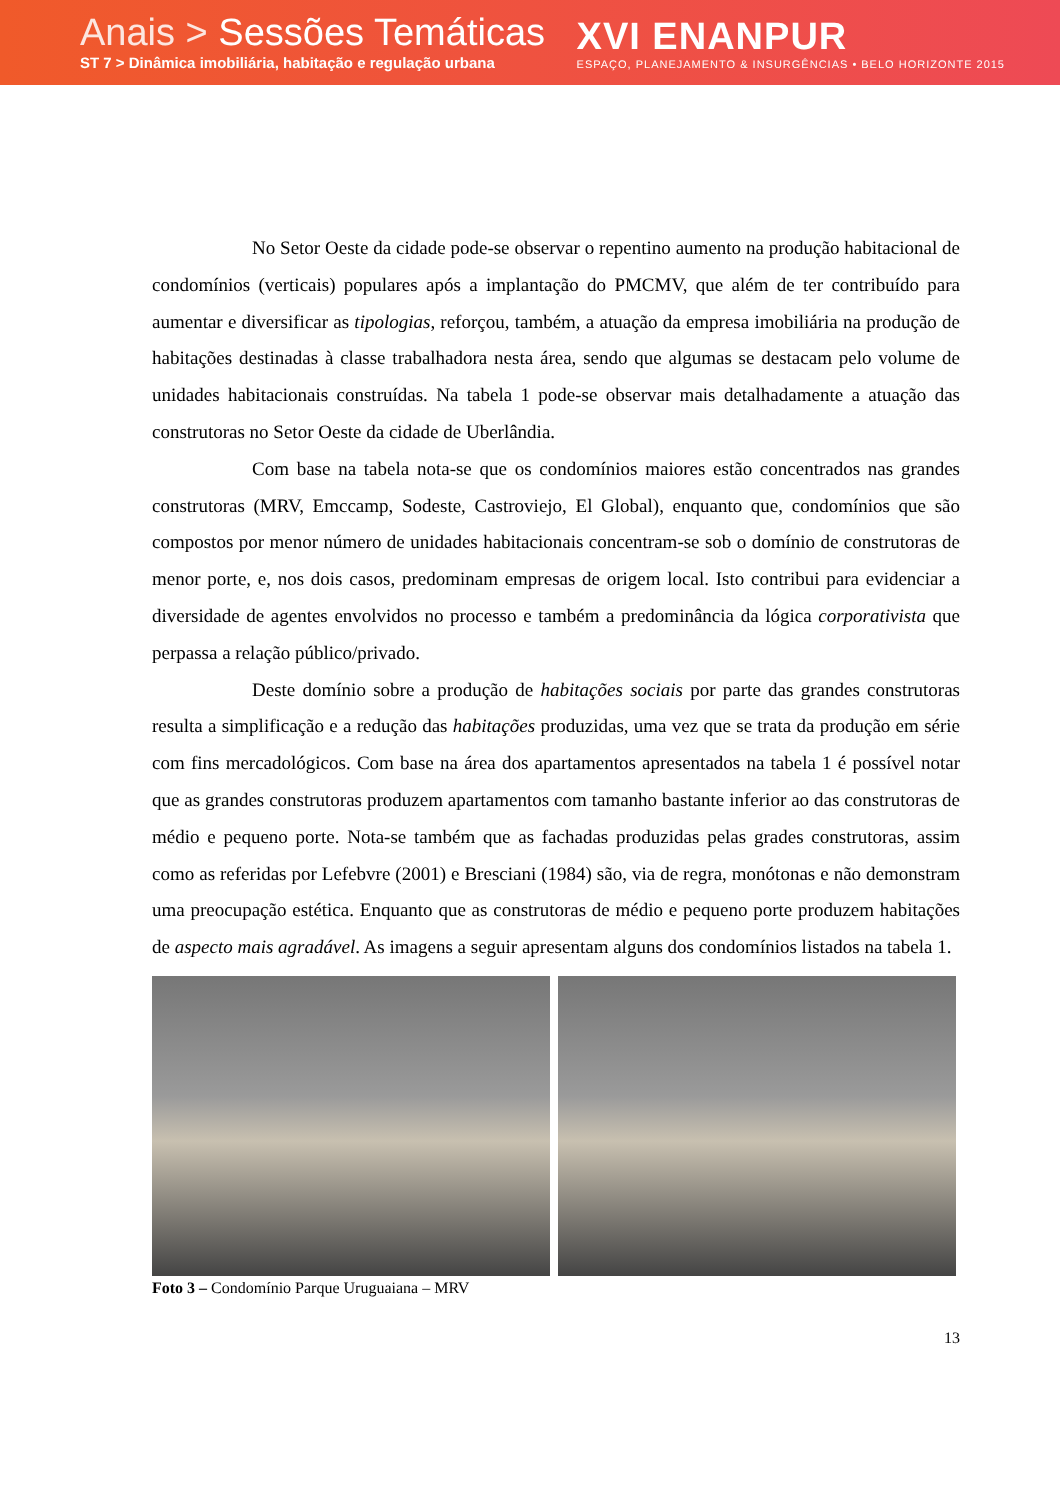Anais > Sessões Temáticas
ST 7 > Dinâmica imobiliária, habitação e regulação urbana
XVI ENANPUR
ESPAÇO, PLANEJAMENTO & INSURGÊNCIAS • BELO HORIZONTE 2015
No Setor Oeste da cidade pode-se observar o repentino aumento na produção habitacional de condomínios (verticais) populares após a implantação do PMCMV, que além de ter contribuído para aumentar e diversificar as tipologias, reforçou, também, a atuação da empresa imobiliária na produção de habitações destinadas à classe trabalhadora nesta área, sendo que algumas se destacam pelo volume de unidades habitacionais construídas. Na tabela 1 pode-se observar mais detalhadamente a atuação das construtoras no Setor Oeste da cidade de Uberlândia.
Com base na tabela nota-se que os condomínios maiores estão concentrados nas grandes construtoras (MRV, Emccamp, Sodeste, Castroviejo, El Global), enquanto que, condomínios que são compostos por menor número de unidades habitacionais concentram-se sob o domínio de construtoras de menor porte, e, nos dois casos, predominam empresas de origem local. Isto contribui para evidenciar a diversidade de agentes envolvidos no processo e também a predominância da lógica corporativista que perpassa a relação público/privado.
Deste domínio sobre a produção de habitações sociais por parte das grandes construtoras resulta a simplificação e a redução das habitações produzidas, uma vez que se trata da produção em série com fins mercadológicos. Com base na área dos apartamentos apresentados na tabela 1 é possível notar que as grandes construtoras produzem apartamentos com tamanho bastante inferior ao das construtoras de médio e pequeno porte. Nota-se também que as fachadas produzidas pelas grades construtoras, assim como as referidas por Lefebvre (2001) e Bresciani (1984) são, via de regra, monótonas e não demonstram uma preocupação estética. Enquanto que as construtoras de médio e pequeno porte produzem habitações de aspecto mais agradável. As imagens a seguir apresentam alguns dos condomínios listados na tabela 1.
Foto 3 – Condomínio Parque Uruguaiana – MRV
13